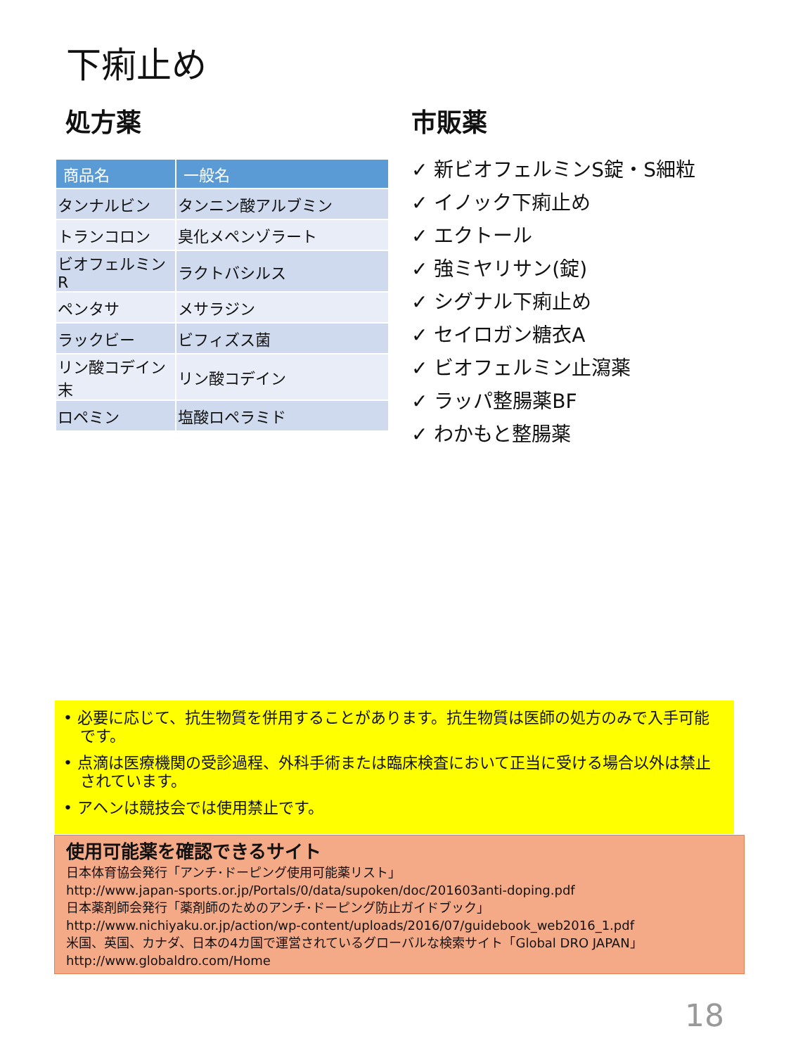下痢止め
処方薬
| 商品名 | 一般名 |
| --- | --- |
| タンナルビン | タンニン酸アルブミン |
| トランコロン | 臭化メペンゾラート |
| ビオフェルミンR | ラクトバシルス |
| ペンタサ | メサラジン |
| ラックビー | ビフィズス菌 |
| リン酸コデイン末 | リン酸コデイン |
| ロペミン | 塩酸ロペラミド |
市販薬
✓ 新ビオフェルミンS錠・S細粒
✓ イノック下痢止め
✓ エクトール
✓ 強ミヤリサン(錠)
✓ シグナル下痢止め
✓ セイロガン糖衣A
✓ ビオフェルミン止瀉薬
✓ ラッパ整腸薬BF
✓ わかもと整腸薬
• 必要に応じて、抗生物質を併用することがあります。抗生物質は医師の処方のみで入手可能です。
• 点滴は医療機関の受診過程、外科手術または臨床検査において正当に受ける場合以外は禁止されています。
• アヘンは競技会では使用禁止です。
使用可能薬を確認できるサイト
日本体育協会発行「アンチ･ドーピング使用可能薬リスト」
http://www.japan-sports.or.jp/Portals/0/data/supoken/doc/201603anti-doping.pdf
日本薬剤師会発行「薬剤師のためのアンチ･ドーピング防止ガイドブック」
http://www.nichiyaku.or.jp/action/wp-content/uploads/2016/07/guidebook_web2016_1.pdf
米国、英国、カナダ、日本の4カ国で運営されているグローバルな検索サイト「Global DRO JAPAN」
http://www.globaldro.com/Home
18